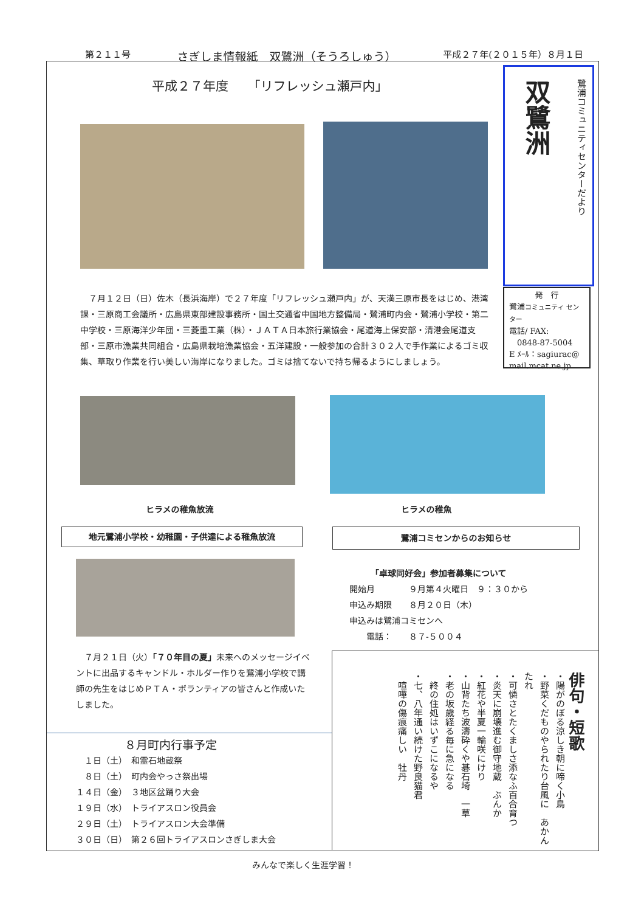第２１１号 さぎしま情報紙　双鷺洲（そうろしゅう） 平成２７年(２０１５年）８月１日
平成２７年度　　「リフレッシュ瀬戸内」
双鷺洲
鷺浦コミュニティセンターだより
発　行
鷺浦コミュニティ センター
電話/ FAX:
　0848-87-5004
E ﾒｰﾙ：sagiurac@ mail.mcat.ne.jp
　７月１２日（日）佐木（長浜海岸）で２７年度「リフレッシュ瀬戸内」が、天満三原市長をはじめ、港湾課・三原商工会議所・広島県東部建設事務所・国土交通省中国地方整備局・鷺浦町内会・鷺浦小学校・第二中学校・三原海洋少年団・三菱重工業（株）・ＪＡＴＡ日本旅行業協会・尾道海上保安部・清港会尾道支部・三原市漁業共同組合・広島県栽培漁業協会・五洋建設・一般参加の合計３０２人で手作業によるゴミ収集、草取り作業を行い美しい海岸になりました。ゴミは捨てないで持ち帰るようにしましょう。
ヒラメの稚魚放流 ヒラメの稚魚
地元鷺浦小学校・幼稚園・子供達による稚魚放流 鷺浦コミセンからのお知らせ
「卓球同好会」参加者募集について
開始月　　　　９月第４火曜日　９：３０から
申込み期限　　８月２０日（木）
申込みは鷺浦コミセンへ
　　電話：　　８７-５００４
　７月２１日（火）「７０年目の夏」未来へのメッセージイベントに出品するキャンドル・ホルダー作りを鷺浦小学校で講師の先生をはじめＰＴＡ・ボランティアの皆さんと作成いたしました。
８月町内行事予定
　１日（土）　和霊石地蔵祭
　８日（土）　町内会やっさ祭出場
１４日（金）　３地区盆踊り大会
１９日（水）　トライアスロン役員会
２９日（土）　トライアスロン大会準備
３０日（日）　第２６回トライアスロンさぎしま大会
俳句・短歌
・陽がのぼる涼しき朝に啼く小鳥
・野菜くだものやられたり台風に　あかんたれ
・可憐さとたくましさ添なふ百合育つ
・炎天に崩壊進む御守地蔵　ぶんか
・紅花や半夏一輪咲にけり
・山背たち波濤砕くや碁石埼　一草
・老の坂歳経る毎に急になる
　終の住処はいずこになるや
・七、八年通い続けた野良猫君
　喧嘩の傷痕痛しい　牡丹
みんなで楽しく生涯学習！